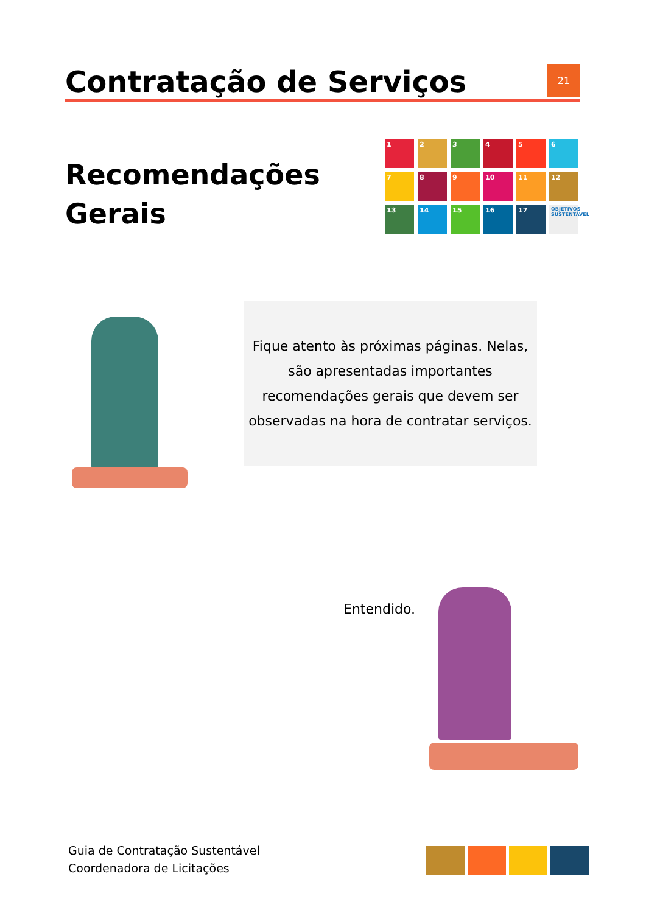Contratação de Serviços
21
Recomendações
Gerais
1
2
3
4
5
6
7
8
9
10
11
12
13
14
15
16
17
OBJETIVOS SUSTENTÁVEL
Fique atento às próximas páginas. Nelas, são apresentadas importantes recomendações gerais que devem ser observadas na hora de contratar serviços.
Entendido.
Guia de Contratação Sustentável
Coordenadora de Licitações